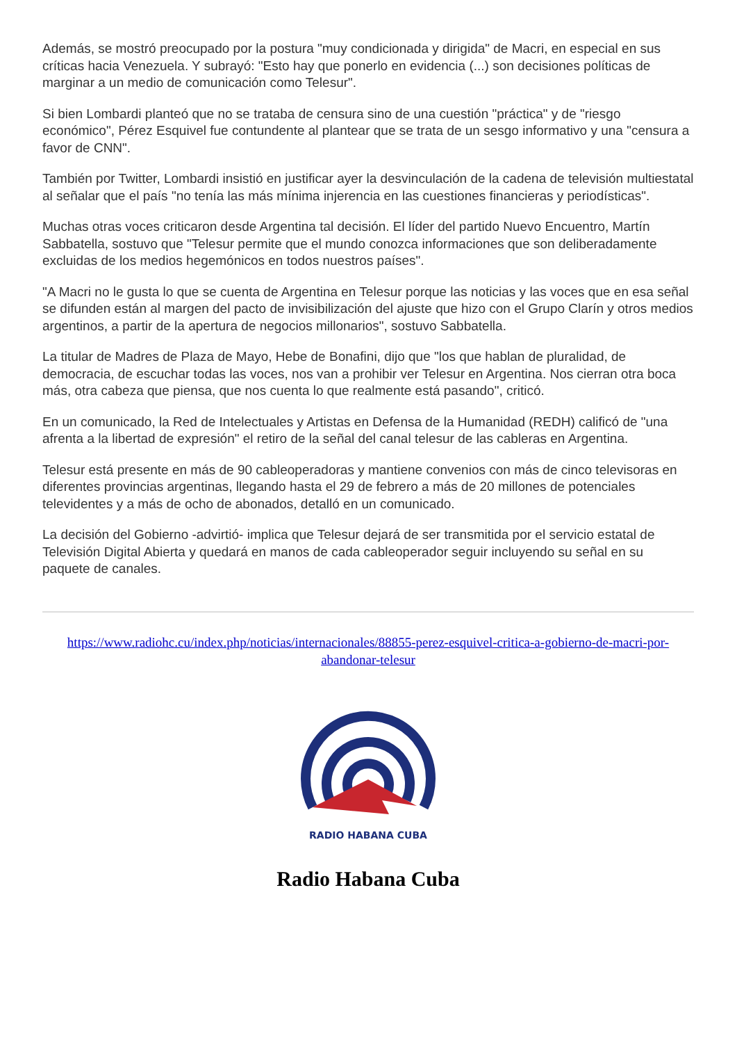Además, se mostró preocupado por la postura "muy condicionada y dirigida" de Macri, en especial en sus críticas hacia Venezuela. Y subrayó: "Esto hay que ponerlo en evidencia (...) son decisiones políticas de marginar a un medio de comunicación como Telesur".
Si bien Lombardi planteó que no se trataba de censura sino de una cuestión "práctica" y de "riesgo económico", Pérez Esquivel fue contundente al plantear que se trata de un sesgo informativo y una "censura a favor de CNN".
También por Twitter, Lombardi insistió en justificar ayer la desvinculación de la cadena de televisión multiestatal al señalar que el país "no tenía las más mínima injerencia en las cuestiones financieras y periodísticas".
Muchas otras voces criticaron desde Argentina tal decisión. El líder del partido Nuevo Encuentro, Martín Sabbatella, sostuvo que "Telesur permite que el mundo conozca informaciones que son deliberadamente excluidas de los medios hegemónicos en todos nuestros países".
"A Macri no le gusta lo que se cuenta de Argentina en Telesur porque las noticias y las voces que en esa señal se difunden están al margen del pacto de invisibilización del ajuste que hizo con el Grupo Clarín y otros medios argentinos, a partir de la apertura de negocios millonarios", sostuvo Sabbatella.
La titular de Madres de Plaza de Mayo, Hebe de Bonafini, dijo que "los que hablan de pluralidad, de democracia, de escuchar todas las voces, nos van a prohibir ver Telesur en Argentina. Nos cierran otra boca más, otra cabeza que piensa, que nos cuenta lo que realmente está pasando", criticó.
En un comunicado, la Red de Intelectuales y Artistas en Defensa de la Humanidad (REDH) calificó de "una afrenta a la libertad de expresión" el retiro de la señal del canal telesur de las cableras en Argentina.
Telesur está presente en más de 90 cableoperadoras y mantiene convenios con más de cinco televisoras en diferentes provincias argentinas, llegando hasta el 29 de febrero a más de 20 millones de potenciales televidentes y a más de ocho de abonados, detalló en un comunicado.
La decisión del Gobierno -advirtió- implica que Telesur dejará de ser transmitida por el servicio estatal de Televisión Digital Abierta y quedará en manos de cada cableoperador seguir incluyendo su señal en su paquete de canales.
https://www.radiohc.cu/index.php/noticias/internacionales/88855-perez-esquivel-critica-a-gobierno-de-macri-por-abandonar-telesur
RADIO HABANA CUBA
Radio Habana Cuba